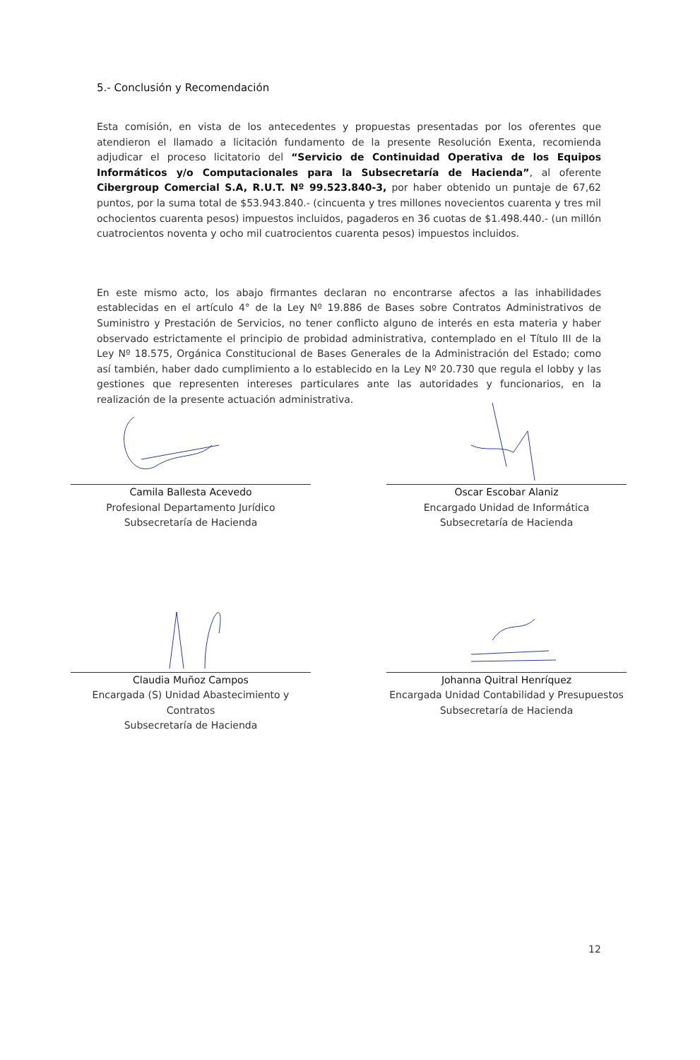5.- Conclusión y Recomendación
Esta comisión, en vista de los antecedentes y propuestas presentadas por los oferentes que atendieron el llamado a licitación fundamento de la presente Resolución Exenta, recomienda adjudicar el proceso licitatorio del “Servicio de Continuidad Operativa de los Equipos Informáticos y/o Computacionales para la Subsecretaría de Hacienda”, al oferente Cibergroup Comercial S.A, R.U.T. Nº 99.523.840-3, por haber obtenido un puntaje de 67,62 puntos, por la suma total de $53.943.840.- (cincuenta y tres millones novecientos cuarenta y tres mil ochocientos cuarenta pesos) impuestos incluidos, pagaderos en 36 cuotas de $1.498.440.- (un millón cuatrocientos noventa y ocho mil cuatrocientos cuarenta pesos) impuestos incluidos.
En este mismo acto, los abajo firmantes declaran no encontrarse afectos a las inhabilidades establecidas en el artículo 4° de la Ley Nº 19.886 de Bases sobre Contratos Administrativos de Suministro y Prestación de Servicios, no tener conflicto alguno de interés en esta materia y haber observado estrictamente el principio de probidad administrativa, contemplado en el Título III de la Ley Nº 18.575, Orgánica Constitucional de Bases Generales de la Administración del Estado; como así también, haber dado cumplimiento a lo establecido en la Ley Nº 20.730 que regula el lobby y las gestiones que representen intereses particulares ante las autoridades y funcionarios, en la realización de la presente actuación administrativa.
Camila Ballesta Acevedo
Profesional Departamento Jurídico
Subsecretaría de Hacienda
Oscar Escobar Alaniz
Encargado Unidad de Informática
Subsecretaría de Hacienda
Claudia Muñoz Campos
Encargada (S) Unidad Abastecimiento y Contratos
Subsecretaría de Hacienda
Johanna Quitral Henríquez
Encargada Unidad Contabilidad y Presupuestos
Subsecretaría de Hacienda
12